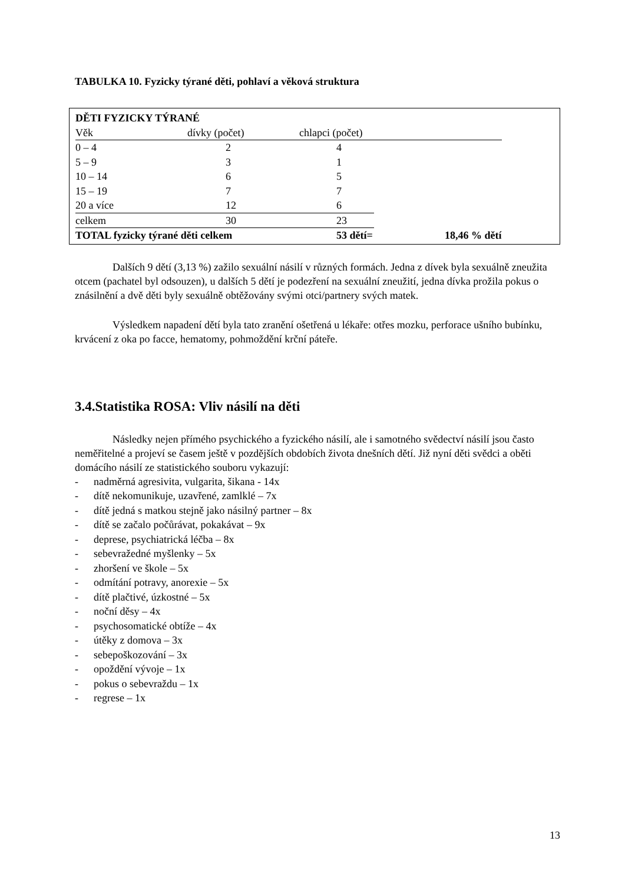TABULKA 10. Fyzicky týrané děti, pohlaví a věková struktura
| DĚTI FYZICKY TÝRANÉ | | | |
| Věk | dívky (počet) | chlapci (počet) | |
| 0 – 4 | 2 | 4 | |
| 5 – 9 | 3 | 1 | |
| 10 – 14 | 6 | 5 | |
| 15 – 19 | 7 | 7 | |
| 20 a více | 12 | 6 | |
| celkem | 30 | 23 | |
| TOTAL fyzicky týrané děti celkem | | 53 dětí= | 18,46 % dětí |
Dalších 9 dětí (3,13 %) zažilo sexuální násilí v různých formách. Jedna z dívek byla sexuálně zneužita otcem (pachatel byl odsouzen), u dalších 5 dětí je podezření na sexuální zneužití, jedna dívka prožila pokus o znásilnění a dvě děti byly sexuálně obtěžovány svými otci/partnery svých matek.
Výsledkem napadení dětí byla tato zranění ošetřená u lékaře: otřes mozku, perforace ušního bubínku, krvácení z oka po facce, hematomy, pohmoždění krční páteře.
3.4.Statistika ROSA: Vliv násilí na děti
Následky nejen přímého psychického a fyzického násilí, ale i samotného svědectví násilí jsou často neměřitelné a projeví se časem ještě v pozdějších obdobích života dnešních dětí. Již nyní děti svědci a oběti domácího násilí ze statistického souboru vykazují:
- nadměrná agresivita, vulgarita, šikana - 14x
- dítě nekomunikuje, uzavřené, zamlklé – 7x
- dítě jedná s matkou stejně jako násilný partner – 8x
- dítě se začalo počůrávat, pokakávat – 9x
- deprese, psychiatrická léčba – 8x
- sebevražedné myšlenky – 5x
- zhoršení ve škole – 5x
- odmítání potravy, anorexie – 5x
- dítě plačtivé, úzkostné – 5x
- noční děsy – 4x
- psychosomatické obtíže – 4x
- útěky z domova – 3x
- sebepoškozování – 3x
- opoždění vývoje – 1x
- pokus o sebevraždu – 1x
- regrese – 1x
13